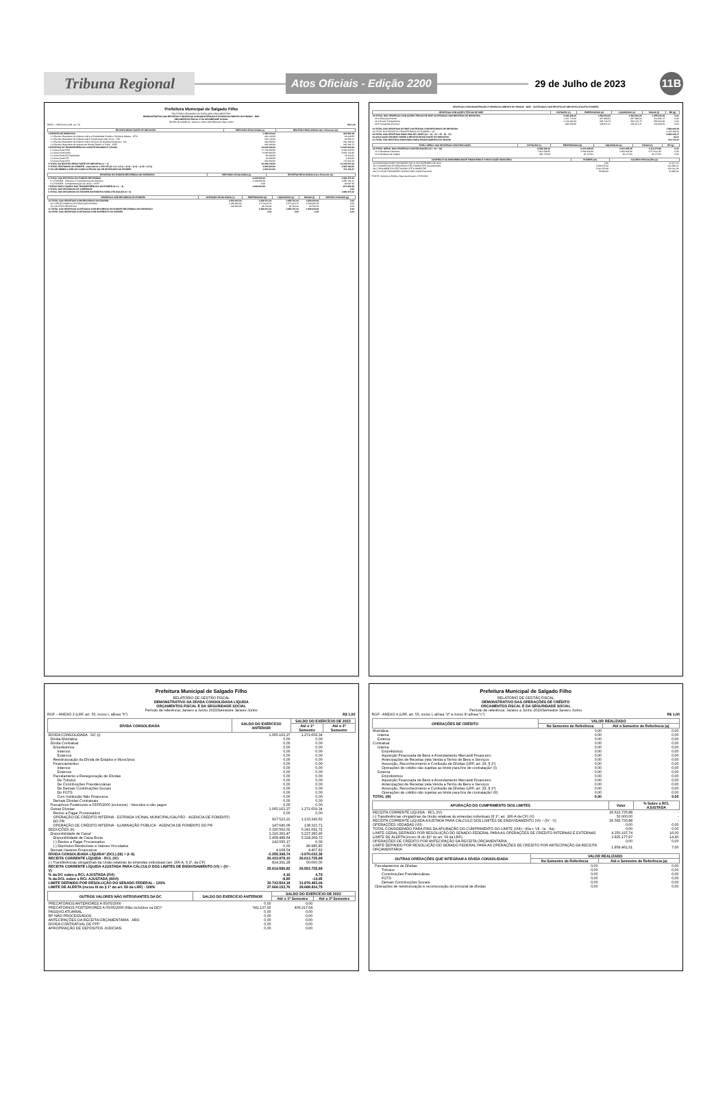Tribuna Regional
Atos Oficiais - Edição 2200
29 de Julho de 2023
11B
Prefeitura Municipal de Salgado Filho
RELATÓRIO RESUMIDO DA EXECUÇÃO ORÇAMENTÁRIA
DEMONSTRATIVO DAS RECEITAS E DESPESAS COM MANUTENÇÃO E DESENVOLVIMENTO DO ENSINO - MDE
ORÇAMENTOS FISCAL E DA SEGURIDADE SOCIAL
Período de referência: Janeiro a Junho 2023/Bimestre Maio-Junho
RREO – ANEXO 08 (LDB, art. 72) R$ 1,00
| RECEITA RESULTANTE DE IMPOSTOS | PREVISÃO ATUALIZADA (a) | RECEITAS REALIZADAS Até o Bimestre (b) |
| --- | --- | --- |
| 1-RECEITA DE IMPOSTOS | 1.455.240,00 | 319.591,09 |
| 1.1-Receita Resultante do Imposto sobre a Propriedade Predial e Territorial Urbana - IPTU | 421.120,00 | 26.434,85 |
| 1.2-Receita Resultante do Imposto sobre Transmissão Inter Vivos - ITBI | 152.120,00 | 44.592,31 |
| 1.3-Receita Resultante do Imposto sobre Serviços de Qualquer Natureza - ISS | 420.000,00 | 203.169,34 |
| 1.4-Receita Resultante do Imposto de Renda Retido na Fonte - IRRF | 462.000,00 | 245.394,70 |
| 2-RECEITAS DE TRANSFERÊNCIAS CONSTITUCIONAIS E LEGAIS | 24.644.000,00 | 11.625.923,00 |
| 2.1-Cota-Parte FPM | 17.730.000,00 | 8.204.420,54 |
| 2.2-Cota-Parte ICMS | 6.000.000,00 | 2.654.132,95 |
| 2.3-Cota-Parte IPI-Exportação | 80.000,00 | 28.118,53 |
| 2.4-Cota-Parte ITR | 14.000,00 | 1.819,50 |
| 2.5-Cota-Parte IPVA | 820.000,00 | 737.832,38 |
| 3-TOTAL DA RECEITA RESULTANTE DE IMPOSTOS (1 + 2) | 26.099.240,00 | 12.145.517,09 |
| 4-TOTAL DESTINADO AO FUNDEB - equivalente a 20% DE ((2.1.1) + (2.2) + (2.3) + (2.4) + (2.5) + (2.7)) | 4.882.800,00 | 2.325.184,52 |
| 5-VALOR MÍNIMO A SER APLICADO ALÉM DO VALOR DESTINADO AO FUNDEB | 1.942.010,00 | 711.194,47 |
| RECEITAS DO FUNDEB RECEBIDAS NO EXERCÍCIO | PREVISÃO ATUALIZADA (a) | RECEITAS REALIZADAS Até o Bimestre (b) |
| --- | --- | --- |
| 6-TOTAL DAS RECEITAS DO FUNDEB RECEBIDAS | 3.300.000,00 | 1.880.475,16 |
| 6.1-FUNDEB - Impostos e Transferências de Impostos | 3.300.000,00 | 1.850.781,21 |
| 6.4-FUNDEB - Complementação da União - VAAR | 0,00 | 29.697,95 |
| 7-RESULTADO LÍQUIDO DAS TRANSFERÊNCIAS DO FUNDEB (6.1.1 – 4) | -1.082.800,00 | -672.350,38 |
| 8-TOTAL DOS RECURSOS DE SUPERÁVIT | | 0,00 |
| 9-TOTAL DOS RECURSOS DO FUNDEB DISPONÍVEIS PARA UTILIZAÇÃO (6 + 8) | | 1.880.479,16 |
| DESPESAS COM RECURSOS DO FUNDEB | DOTAÇÃO ATUALIZADA (c) | EMPENHADAS (d) | LIQUIDADAS (e) | PAGAS (f) | RESTOS A PAGAR (g) |
| --- | --- | --- | --- | --- | --- |
| 10-TOTAL DAS DESPESAS COM RECURSOS DO FUNDEB | 3.500.000,00 | 1.658.781,20 | 1.658.781,20 | 1.656.029,80 | 0,00 |
| 10.1-PROFISSIONAIS DA EDUCAÇÃO BÁSICA | 3.290.000,00 | 1.572.016,76 | 1.572.016,76 | 1.569.265,36 | 0,00 |
| 10.2-OUTRAS DESPESAS | 210.000,00 | 86.764,44 | 86.764,44 | 86.764,44 | 0,00 |
| 11-TOTAL DAS DESPESAS CUSTEADAS COM RECURSOS DO FUNDEB RECEBIDAS NO EXERCÍCIO | | 1.658.781,20 | 1.658.781,20 | 1.656.029,80 | 0,00 |
| 19-TOTAL DAS DESPESAS CUSTEADAS COM SUPERÁVIT DO FUNDEB | | 0,00 | 0,00 | 0,00 | 0,00 |
DESPESAS COM MANUTENÇÃO E DESENVOLVIMENTO DO ENSINO - MDE - CUSTEADAS COM RECEITA DE IMPOSTOS (EXCETO FUNDEB)
| DESPESAS COM AÇÕES TÍPICAS DE MDE | DOTAÇÃO (c) | EMPENHADAS (d) | LIQUIDADAS (e) | PAGAS (f) | RP (g) |
| --- | --- | --- | --- | --- | --- |
| 20-TOTAL DAS DESPESAS COM AÇÕES TÍPICAS DE MDE CUSTEADAS COM RECEITAS DE IMPOSTOS | 3.496.306,00 | 1.563.064,25 | 1.563.064,25 | 1.455.640,89 | 0,00 |
| 20.1-Educação Infantil | 1.341.770,00 | 607.989,83 | 607.989,83 | 510.806,37 | 0,00 |
| 20.2-Ensino Fundamental | 1.139.200,00 | 564.716,75 | 564.716,75 | 550.034,06 | 0,00 |
| 20.6-Transporte (Escolar) | 840.836,00 | 346.971,47 | 346.971,47 | 332.848,52 | 0,00 |
| 22-TOTAL DAS DESPESAS DE MDE CUSTEADAS COM RECURSOS DE IMPOSTOS | 1.563.064,25 |
| 23-TOTAL DAS RECEITAS TRANSFERIDAS AO FUNDEB = (4) | 2.325.184,52 |
| 28-TOTAL DAS DESPESAS PARA FINS DE LIMITE (22 + 23 - 24 + 25 - 26 - 27) | 3.888.248,77 |
| 29-APLICAÇÃO EM MDE SOBRE A RECEITA RESULTANTE DE IMPOSTOS | 32,01 |
| 31-TOTAL DAS RECEITAS ADICIONAIS PARA FINANCIAMENTO DO ENSINO | 272.714,22 |
| TOTAL GERAL DAS DESPESAS COM EDUCAÇÃO | DOTAÇÃO (c) | EMPENHADAS (d) | LIQUIDADAS (e) | PAGAS (f) | RP (g) |
| --- | --- | --- | --- | --- | --- |
| 33-TOTAL GERAL DAS DESPESAS COM EDUCAÇÃO (10 + 20 + 32) | 6.996.306,00 | 3.221.845,45 | 3.221.845,45 | 3.111.670,69 | 0,00 |
| 33.1-Despesas Correntes | 7.912.599,56 | 3.684.936,86 | 3.684.936,86 | 3.573.631,46 | 0,00 |
| 33.2-Despesas de Capital | 626.730,00 | 26.172,93 | 26.172,93 | 26.172,93 | 0,00 |
| CONTROLE DA DISPONIBILIDADE FINANCEIRA E CONCILIAÇÃO BANCÁRIA | FUNDEB (ah) | SALÁRIO EDUCAÇÃO (ai) |
| --- | --- | --- |
| 34-DISPONIBILIDADE FINANCEIRA EM 31 DE DEZEMBRO DE 2022 | 0,00 | 23.617,18 |
| 35-(+) INGRESSO DE RECURSOS ATÉ O BIMESTRE (orçamentário) | 1.688.479,16 | 122.506,21 |
| 36-(-) PAGAMENTOS EFETUADOS ATÉ O BIMESTRE | 1.543.153,90 | 120.331,36 |
| 40-(=) SALDO FINANCEIRO CONCILIADO (Saldo Bancário) | 58.484,68 | 23.986,80 |
FONTE: Sistema e-Pública. Data da emissão: 27/07/2023.
Prefeitura Municipal de Salgado Filho
RELATÓRIO DE GESTÃO FISCAL
DEMONSTRATIVO DA DÍVIDA CONSOLIDADA LÍQUIDA
ORÇAMENTOS FISCAL E DA SEGURIDADE SOCIAL
Período de referência: Janeiro a Junho 2023/Semestre Janeiro-Junho
RGF – ANEXO 2 (LRF, art. 55, inciso I, alínea "b") R$ 1,00
| DÍVIDA CONSOLIDADA | SALDO DO EXERCÍCIO ANTERIOR | SALDO DO EXERCÍCIO DE 2023 | |
| --- | --- | --- | --- |
| | | Até o 1º Semestre | Até o 2º Semestre |
| DÍVIDA CONSOLIDADA - DC (I) | 1.065.163,27 | 1.271.659,34 | |
| Dívida Mobiliária | 0,00 | 0,00 | |
| Dívida Contratual | 0,00 | 0,00 | |
| Empréstimos | 0,00 | 0,00 | |
| Internos | 0,00 | 0,00 | |
| Externos | 0,00 | 0,00 | |
| Reestruturação da Dívida de Estados e Municípios | 0,00 | 0,00 | |
| Financiamentos | 0,00 | 0,00 | |
| Internos | 0,00 | 0,00 | |
| Externos | 0,00 | 0,00 | |
| Parcelamento e Renegociação de Dívidas | 0,00 | 0,00 | |
| De Tributos | 0,00 | 0,00 | |
| De Contribuições Previdenciárias | 0,00 | 0,00 | |
| De Demais Contribuições Sociais | 0,00 | 0,00 | |
| Do FGTS | 0,00 | 0,00 | |
| Com Instituição Não Financeira | 0,00 | 0,00 | |
| Demais Dívidas Contratuais | 0,00 | 0,00 | |
| Precatórios Posteriores a 05/05/2000 (inclusive) - Vencidos e não pagos | 0,00 | 0,00 | |
| Outras Dívidas | 1.065.163,27 | 1.271.659,34 | |
| Restos a Pagar Processados | 0,00 | 0,00 | |
| OPERAÇÃO DE CRÉDITO INTERNA - ESTRADA VICINAL MUNICIPAL/GALPÃO - AGENCIA DE FOMENTO DO PR | 917.523,21 | 1.133.343,63 | |
| OPERAÇÃO DE CRÉDITO INTERNA - ILUMINAÇÃO PÚBLICA - AGENCIA DE FOMENTO DO PR | 147.640,06 | 138.315,71 | |
| DEDUÇÕES (II) | 3.320.562,01 | 5.241.691,72 | |
| Disponibilidade de Caixa¹ | 3.316.393,47 | 5.237.283,90 | |
| Disponibilidade de Caixa Bruta | 3.458.488,64 | 5.324.269,73 | |
| (-) Restos a Pagar Processados | 142.095,17 | 0,00 | |
| (-) Depósitos Restituíveis e Valores Vinculados | 0,00 | 86.985,83 | |
| Demais Haveres Financeiros | 4.168,54 | 4.407,82 | |
| DÍVIDA CONSOLIDADA LÍQUIDA² (DCL) (III) = (I–II) | -2.255.398,74 | -3.970.032,38 | |
| RECEITA CORRENTE LÍQUIDA - RCL (IV) | 26.433.878,10 | 26.613.735,88 | |
| (-) Transferências obrigatórias da União relativas às emendas individuais (art. 166-A, § 1º, da CF) | 814.291,28 | 50.000,00 | |
| RECEITA CORRENTE LÍQUIDA AJUSTADA PARA CÁLCULO DOS LIMITES DE ENDIVIDAMENTO (VI) = (IV - V) | 25.619.586,82 | 26.563.735,88 | |
| % da DC sobre a RCL AJUSTADA (I/VI) | 4,16 | 4,79 | |
| % da DCL sobre a RCL AJUSTADA (III/VI) | -8,80 | -14,95 | |
| LIMITE DEFINIDO POR RESOLUÇÃO DO SENADO FEDERAL - 120% | 30.743.504,18 | 31.876.483,06 | |
| LIMITE DE ALERTA (inciso III do § 1º do art. 59 da LRF) - 108% | 27.669.153,76 | 28.688.834,75 | |
| OUTROS VALORES NÃO INTEGRANTES DA DC | SALDO DO EXERCÍCIO ANTERIOR | SALDO DO EXERCÍCIO DE 2023 | |
| --- | --- | --- | --- |
| | | Até o 1º Semestre | Até o 2º Semestre |
| PRECATÓRIOS ANTERIORES A 05/05/2000 | 0,00 | 0,00 | |
| PRECATÓRIOS POSTERIORES A 05/05/2000 (Não incluídos na DC)² | 541.137,93 | 406.217,64 | |
| PASSIVO ATUARIAL | 0,00 | 0,00 | |
| RP NÃO-PROCESSADOS | 0,00 | 0,00 | |
| ANTECIPAÇÕES DA RECEITA ORÇAMENTÁRIA - ARO | 0,00 | 0,00 | |
| DÍVIDA CONTRATUAL DE PPP | 0,00 | 0,00 | |
| APROPRIAÇÃO DE DEPÓSITOS JUDICIAIS | 0,00 | 0,00 | |
Prefeitura Municipal de Salgado Filho
RELATÓRIO DE GESTÃO FISCAL
DEMONSTRATIVO DAS OPERAÇÕES DE CRÉDITO
ORÇAMENTOS FISCAL E DA SEGURIDADE SOCIAL
Período de referência: Janeiro a Junho 2023/Semestre Janeiro-Junho
RGF - ANEXO 4 (LRF, art. 55, inciso I, alínea "d" e inciso III alínea "c") R$ 1,00
| OPERAÇÕES DE CRÉDITO | VALOR REALIZADO | |
| --- | --- | --- |
| | No Semestre de Referência | Até o Semestre de Referência (a) |
| Mobiliária | 0,00 | 0,00 |
| Interna | 0,00 | 0,00 |
| Externa | 0,00 | 0,00 |
| Contratual | 0,00 | 0,00 |
| Interna | 0,00 | 0,00 |
| Empréstimos | 0,00 | 0,00 |
| Aquisição Financiada de Bens e Arrendamento Mercantil Financeiro | 0,00 | 0,00 |
| Antecipações de Receitas pela Venda a Termo de Bens e Serviços | 0,00 | 0,00 |
| Assunção, Reconhecimento e Confissão de Dívidas (LRF, art. 29, § 1º) | 0,00 | 0,00 |
| Operações de crédito não sujeitas ao limite para fins de contratação¹ (I) | 0,00 | 0,00 |
| Externa | 0,00 | 0,00 |
| Empréstimos | 0,00 | 0,00 |
| Aquisição Financiada de Bens e Arrendamento Mercantil Financeiro | 0,00 | 0,00 |
| Antecipações de Receitas pela Venda a Termo de Bens e Serviços | 0,00 | 0,00 |
| Assunção, Reconhecimento e Confissão de Dívidas (LRF, art. 29, § 1º) | 0,00 | 0,00 |
| Operações de crédito não sujeitas ao limite para fins de contratação¹ (II) | 0,00 | 0,00 |
| TOTAL (III) | 0,00 | 0,00 |
| APURAÇÃO DO CUMPRIMENTO DOS LIMITES | Valor | % Sobre a RCL AJUSTADA |
| --- | --- | --- |
| RECEITA CORRENTE LÍQUIDA - RCL (IV) | 26.613.735,88 | - |
| (-) Transferências obrigatórias da União relativas às emendas individuais (§ 1º, art. 166-A da CF) (V) | 50.000,00 | - |
| RECEITA CORRENTE LÍQUIDA AJUSTADA PARA CÁLCULO DOS LIMITES DE ENDIVIDAMENTO (VI) = (IV - V) | 26.563.735,88 | - |
| OPERAÇÕES VEDADAS (VII) | 0,00 | 0,00 |
| TOTAL CONSIDERADO PARA FINS DA APURAÇÃO DO CUMPRIMENTO DO LIMITE (VIII)= (IIIa + VII - Ia - IIa) | 0,00 | 0,00 |
| LIMITE GERAL DEFINIDO POR RESOLUÇÃO DO SENADO FEDERAL PARA AS OPERAÇÕES DE CRÉDITO INTERNAS E EXTERNAS | 4.250.197,74 | 16,00 |
| LIMITE DE ALERTA (inciso III do §1º do art. 59 da LRF) | 3.825.177,97 | 14,40 |
| OPERAÇÕES DE CRÉDITO POR ANTECIPAÇÃO DA RECEITA ORÇAMENTÁRIA | 0,00 | 0,00 |
| LIMITE DEFINIDO POR RESOLUÇÃO DO SENADO FEDERAL PARA AS OPERAÇÕES DE CRÉDITO POR ANTECIPAÇÃO DA RECEITA ORÇAMENTÁRIA | 1.859.461,51 | 7,00 |
| OUTRAS OPERAÇÕES QUE INTEGRAM A DÍVIDA CONSOLIDADA | VALOR REALIZADO | |
| --- | --- | --- |
| | No Semestre de Referência | Até o Semestre de Referência (a) |
| Parcelamentos de Dívidas | 0,00 | 0,00 |
| Tributos | 0,00 | 0,00 |
| Contribuições Previdenciárias | 0,00 | 0,00 |
| FGTS | 0,00 | 0,00 |
| Demais Contribuições Sociais | 0,00 | 0,00 |
| Operações de reestruturação e recomposição do principal de dívidas | 0,00 | 0,00 |